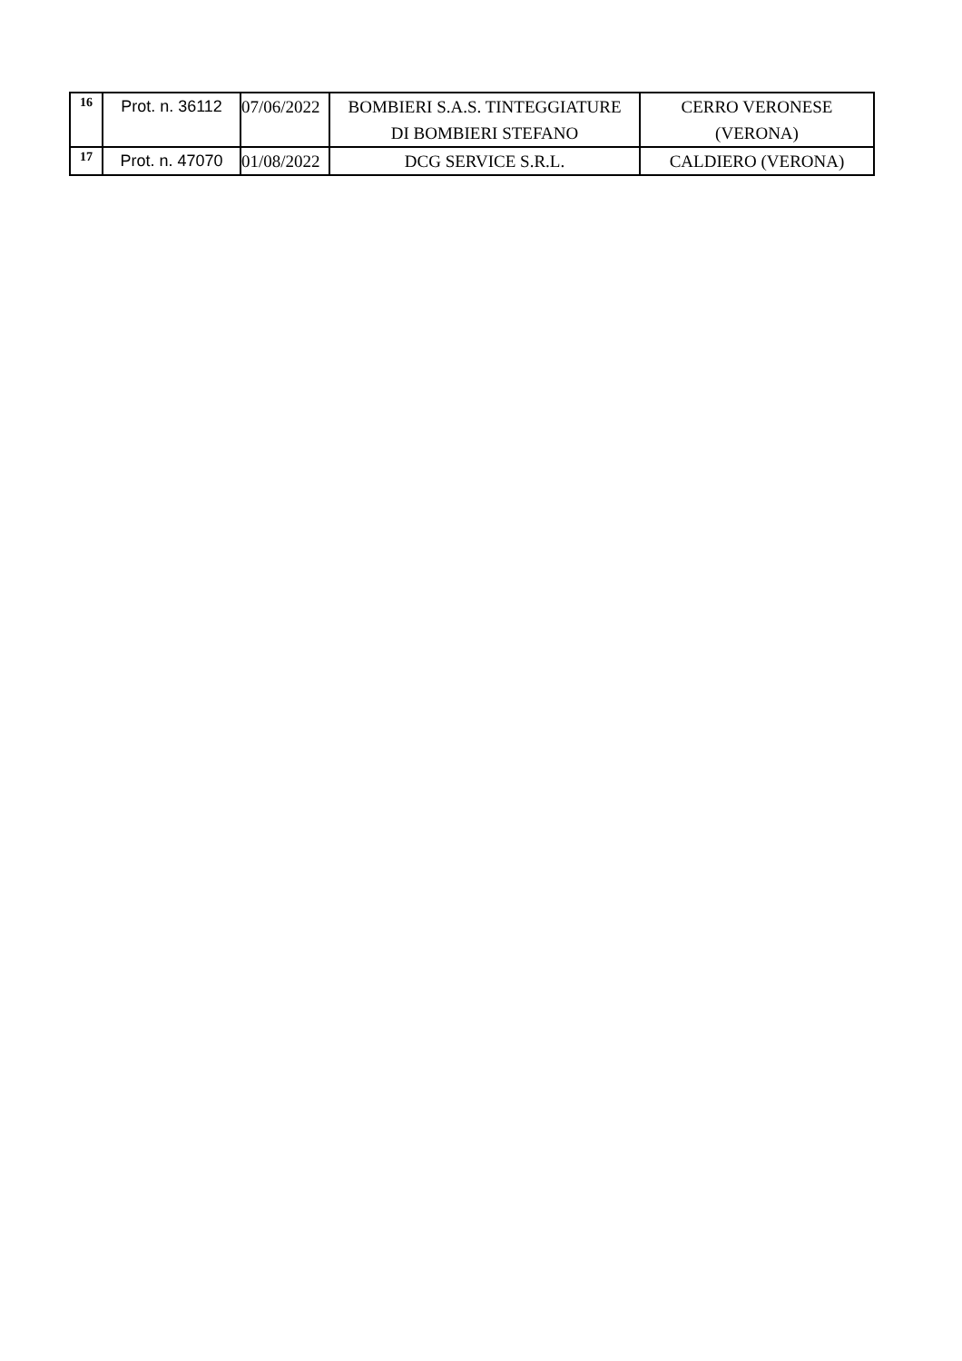| 16 | Prot. n. 36112 | 07/06/2022 | BOMBIERI S.A.S. TINTEGGIATURE DI BOMBIERI STEFANO | CERRO VERONESE (VERONA) |
| 17 | Prot. n. 47070 | 01/08/2022 | DCG SERVICE S.R.L. | CALDIERO (VERONA) |